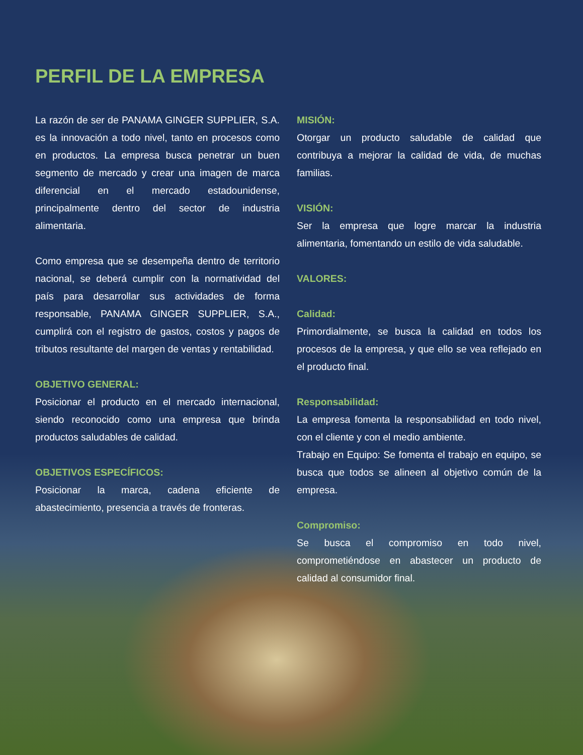PERFIL DE LA EMPRESA
La razón de ser de PANAMA GINGER SUPPLIER, S.A. es la innovación a todo nivel, tanto en procesos como en productos. La empresa busca penetrar un buen segmento de mercado y crear una imagen de marca diferencial en el mercado estadounidense, principalmente dentro del sector de industria alimentaria.
Como empresa que se desempeña dentro de territorio nacional, se deberá cumplir con la normatividad del país para desarrollar sus actividades de forma responsable, PANAMA GINGER SUPPLIER, S.A., cumplirá con el registro de gastos, costos y pagos de tributos resultante del margen de ventas y rentabilidad.
OBJETIVO GENERAL:
Posicionar el producto en el mercado internacional, siendo reconocido como una empresa que brinda productos saludables de calidad.
OBJETIVOS ESPECÍFICOS:
Posicionar la marca, cadena eficiente de abastecimiento, presencia a través de fronteras.
MISIÓN:
Otorgar un producto saludable de calidad que contribuya a mejorar la calidad de vida, de muchas familias.
VISIÓN:
Ser la empresa que logre marcar la industria alimentaria, fomentando un estilo de vida saludable.
VALORES:
Calidad:
Primordialmente, se busca la calidad en todos los procesos de la empresa, y que ello se vea reflejado en el producto final.
Responsabilidad:
La empresa fomenta la responsabilidad en todo nivel, con el cliente y con el medio ambiente.
Trabajo en Equipo: Se fomenta el trabajo en equipo, se busca que todos se alineen al objetivo común de la empresa.
Compromiso:
Se busca el compromiso en todo nivel, comprometiéndose en abastecer un producto de calidad al consumidor final.